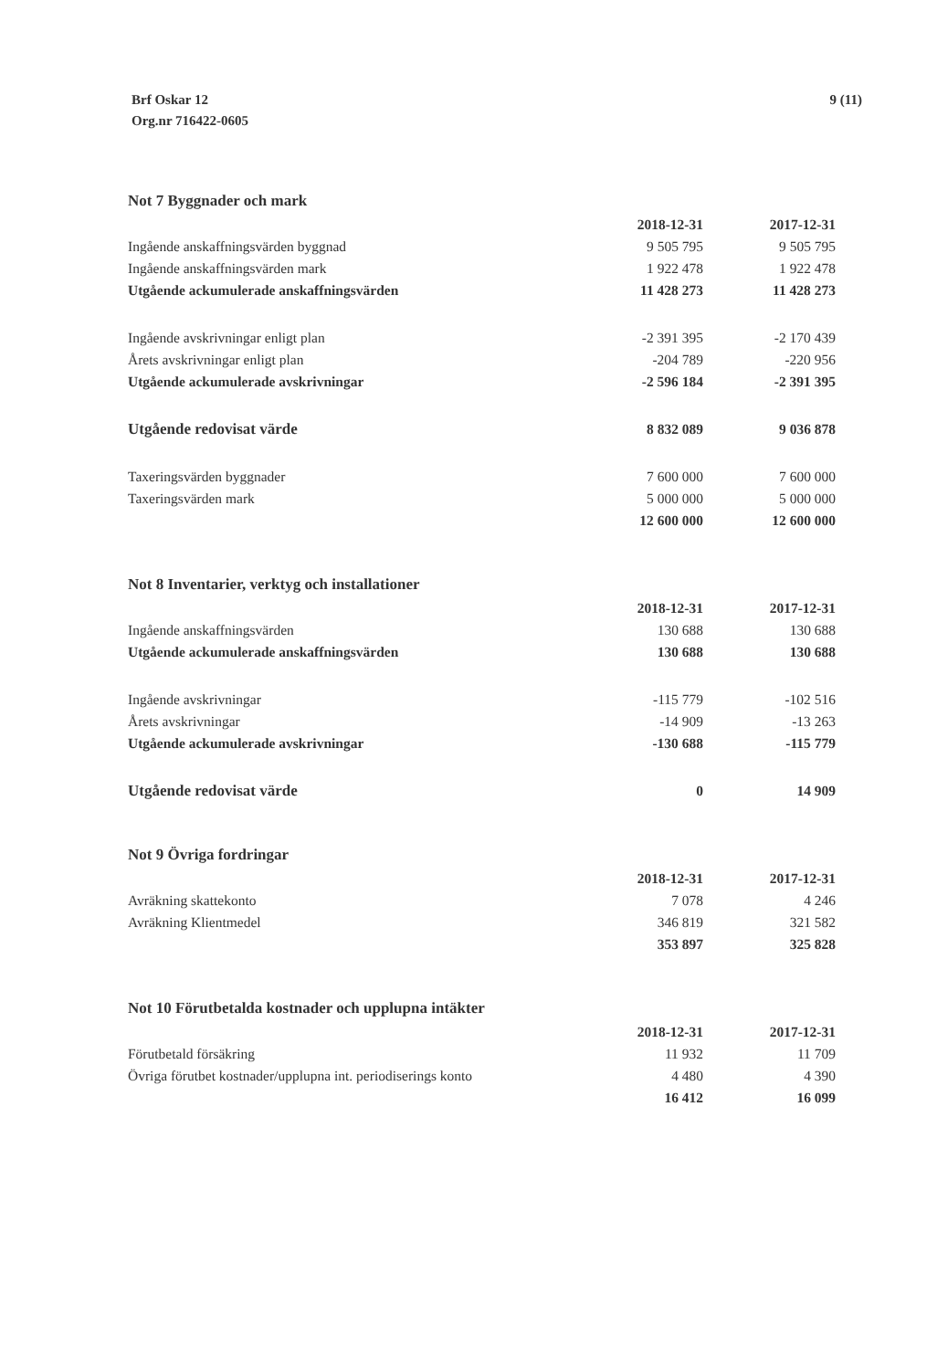Brf Oskar 12
Org.nr 716422-0605
9 (11)
Not 7 Byggnader och mark
| | 2018-12-31 | 2017-12-31 |
| Ingående anskaffningsvärden byggnad | 9 505 795 | 9 505 795 |
| Ingående anskaffningsvärden mark | 1 922 478 | 1 922 478 |
| Utgående ackumulerade anskaffningsvärden | 11 428 273 | 11 428 273 |
| Ingående avskrivningar enligt plan | -2 391 395 | -2 170 439 |
| Årets avskrivningar enligt plan | -204 789 | -220 956 |
| Utgående ackumulerade avskrivningar | -2 596 184 | -2 391 395 |
| Utgående redovisat värde | 8 832 089 | 9 036 878 |
| Taxeringsvärden byggnader | 7 600 000 | 7 600 000 |
| Taxeringsvärden mark | 5 000 000 | 5 000 000 |
| | 12 600 000 | 12 600 000 |
Not 8 Inventarier, verktyg och installationer
| | 2018-12-31 | 2017-12-31 |
| Ingående anskaffningsvärden | 130 688 | 130 688 |
| Utgående ackumulerade anskaffningsvärden | 130 688 | 130 688 |
| Ingående avskrivningar | -115 779 | -102 516 |
| Årets avskrivningar | -14 909 | -13 263 |
| Utgående ackumulerade avskrivningar | -130 688 | -115 779 |
| Utgående redovisat värde | 0 | 14 909 |
Not 9 Övriga fordringar
| | 2018-12-31 | 2017-12-31 |
| Avräkning skattekonto | 7 078 | 4 246 |
| Avräkning Klientmedel | 346 819 | 321 582 |
| | 353 897 | 325 828 |
Not 10 Förutbetalda kostnader och upplupna intäkter
| | 2018-12-31 | 2017-12-31 |
| Förutbetald försäkring | 11 932 | 11 709 |
| Övriga förutbet kostnader/upplupna int. periodiserings konto | 4 480 | 4 390 |
| | 16 412 | 16 099 |